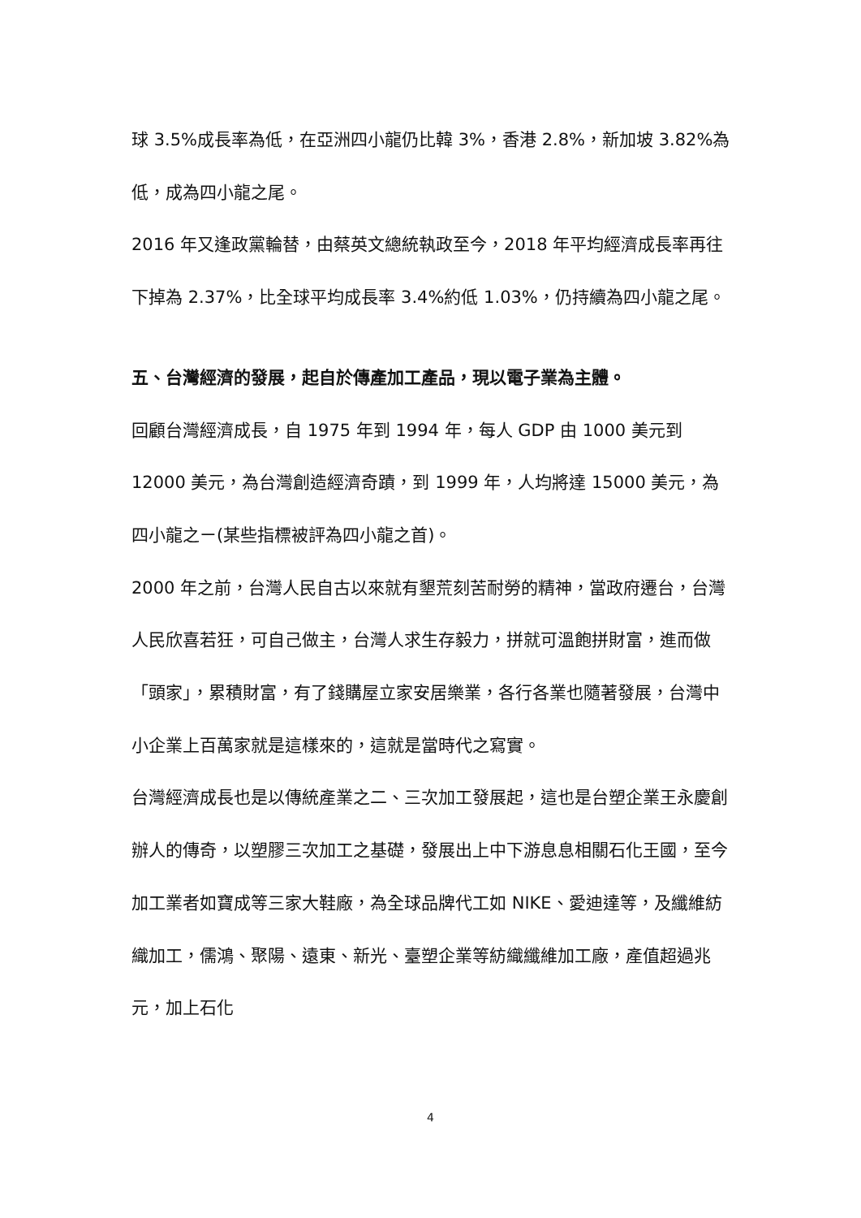球 3.5%成長率為低，在亞洲四小龍仍比韓 3%，香港 2.8%，新加坡 3.82%為低，成為四小龍之尾。
2016 年又逢政黨輪替，由蔡英文總統執政至今，2018 年平均經濟成長率再往下掉為 2.37%，比全球平均成長率 3.4%約低 1.03%，仍持續為四小龍之尾。
五、台灣經濟的發展，起自於傳產加工產品，現以電子業為主體。
回顧台灣經濟成長，自 1975 年到 1994 年，每人 GDP 由 1000 美元到 12000 美元，為台灣創造經濟奇蹟，到 1999 年，人均將達 15000 美元，為四小龍之ㄧ(某些指標被評為四小龍之首)。
2000 年之前，台灣人民自古以來就有墾荒刻苦耐勞的精神，當政府遷台，台灣人民欣喜若狂，可自己做主，台灣人求生存毅力，拼就可溫飽拼財富，進而做「頭家」，累積財富，有了錢購屋立家安居樂業，各行各業也隨著發展，台灣中小企業上百萬家就是這樣來的，這就是當時代之寫實。
台灣經濟成長也是以傳統產業之二、三次加工發展起，這也是台塑企業王永慶創辦人的傳奇，以塑膠三次加工之基礎，發展出上中下游息息相關石化王國，至今加工業者如寶成等三家大鞋廠，為全球品牌代工如 NIKE、愛迪達等，及纖維紡織加工，儒鴻、聚陽、遠東、新光、臺塑企業等紡織纖維加工廠，產值超過兆元，加上石化
4